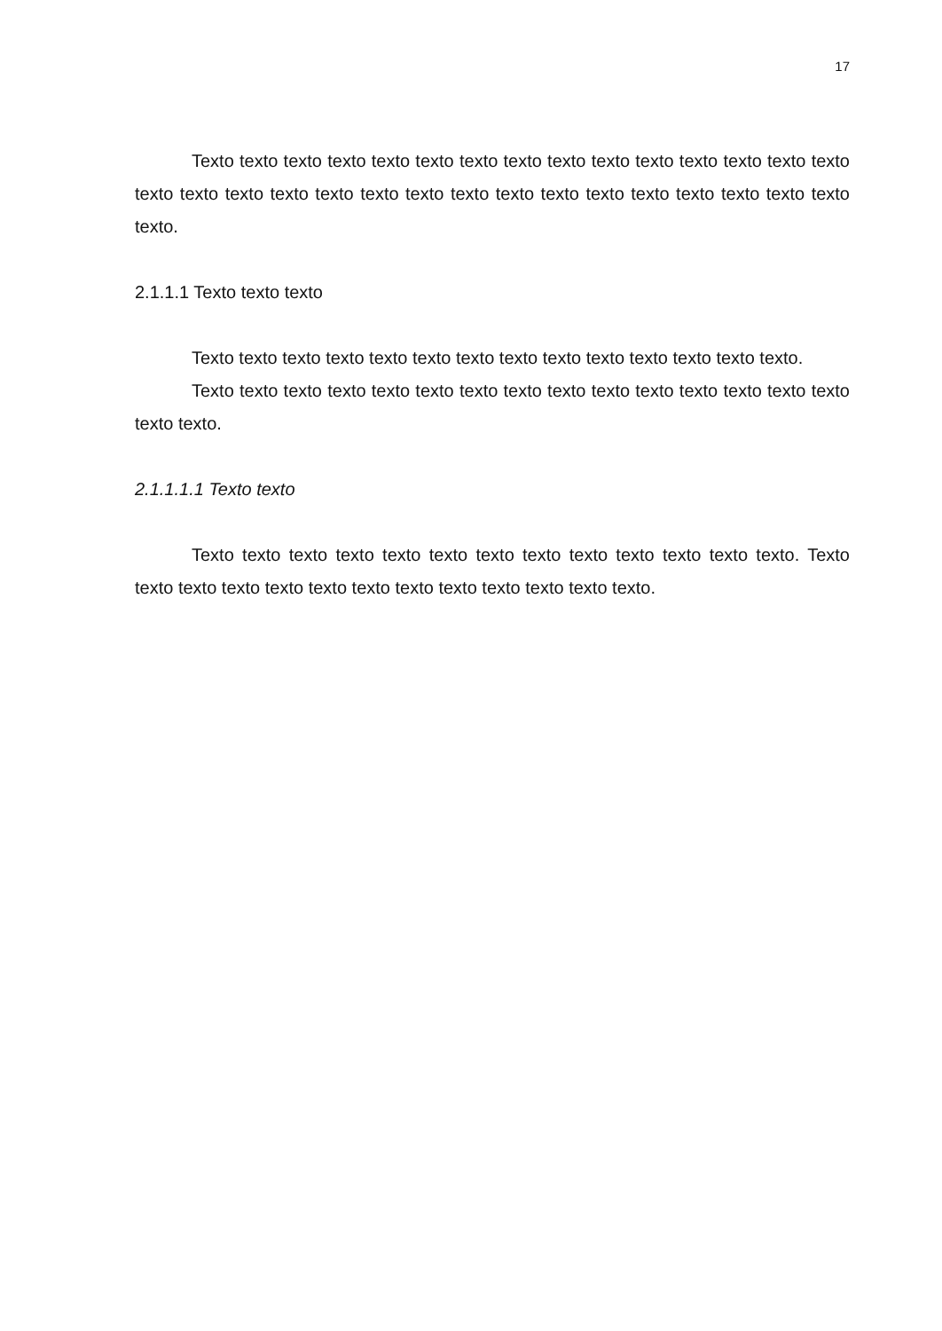17
Texto texto texto texto texto texto texto texto texto texto texto texto texto texto texto texto texto texto texto texto texto texto texto texto texto texto texto texto texto texto texto texto.
2.1.1.1 Texto texto texto
Texto texto texto texto texto texto texto texto texto texto texto texto texto texto.
Texto texto texto texto texto texto texto texto texto texto texto texto texto texto texto texto texto.
2.1.1.1.1 Texto texto
Texto texto texto texto texto texto texto texto texto texto texto texto texto. Texto texto texto texto texto texto texto texto texto texto texto texto texto.